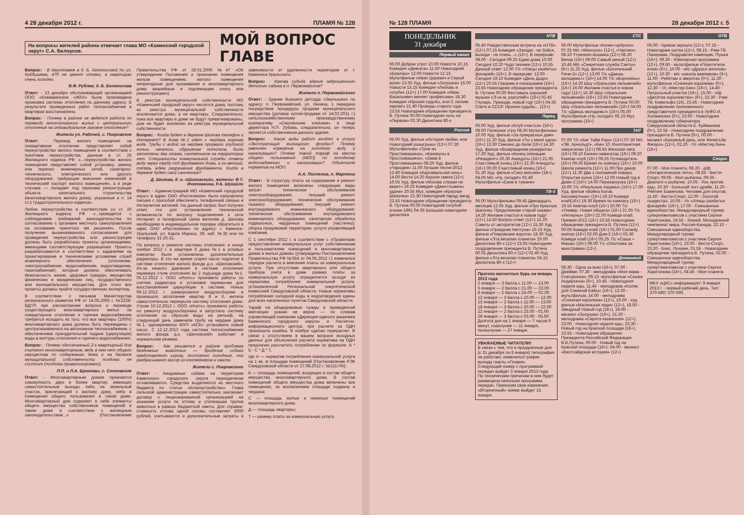4 28 декабря 2012 г. ПЛАМЯ № 128
На вопросы жителей района отвечает глава МО «Каменский городской округ» С.А. Белоусов.
МОЙ ВОПРОС ГЛАВЕ
Вопрос: - В двухэтажке в д. Б. Белоносовой по ул. Куйбышева, 47б не греют стояки, в квартирах очень холодно.
В.Ф. Рублев, д. Б. Белоносова
Ответ: - 13 декабря обслуживающей организацией ООО «Клевакинское «ЖКХ» была произведена промывка системы отопления по данному адресу. В результате проведенных работ теплоснабжение в квартирах восстановлено.
Вопрос: - Почему в районе не ведется работа по переводу многоэтажного жилья с центрального отопления на индивидуальное газовое отопление?
Жители ул. Рабочей, с. Покровское
Ответ: - Перевод жилого помещения на поквартирное отопление представляет собой переустройство жилого помещения в соответствии с понятием переустройства, данным в ст. 25 Жилищного кодекса РФ: «...переустройство жилого помещения представляет собой установку, замену или перенос инженерных сетей, санитарно-технического, электрического или другого оборудования, требующие внесения изменений в технический паспорт жилого помещения», а в ряде случаев — попадает под признаки реконструкции объекта капитального строительства (многоквартирного жилого дома), указанные в п. 14 ст.1 Градостроительного кодекса».
Любое переустройство в соответствии со ст. 26 Жилищного кодекса РФ «...проводится с соблюдением требований законодательства по согласованию с органами местного самоуправления на основании принятого им решения». После получения вышеназванного согласования для проведения переустройства или реконструкции должны быть разработаны проекты организациями, имеющими соответствующие разрешения. Проекты разрабатываются в соответствии с заданиями на проектирование и техническими условиями служб инженерного обеспечения (отопление, электроснабжение, водоснабжение, водоотведение, газоснабжение), которые должны обеспечивать безопасность жизни, здоровья граждан, имущества физических и юридических лиц, государственного или муниципального имущества. Для этого все проекты должны пройти государственную экспертизу.
В соответствии с письмом Министерства регионального развития РФ от 14.05.2005 г. №2228-ВД/70 при рассмотрении вопроса о переводе существующего многоквартирного жилья на поквартирное отопление и горячее водоснабжение требуется исходить из того, что все квартиры (100%) многоквартирного дома должны быть переведены с централизованного на автономное теплоснабжение, с обеспечением принудительной подачи (циркуляции) воды в контуры отопления и горячего водоснабжения.
Вопрос: - Почему одноэтажный 2-х квартирный дом считают многоквартирным, ведь в нем нет общего имущества по содержанию дома и на балансе муниципальной собственности полдома не состоит (полдома приватизировано).
П.П. и Л.А. Брюховы, с. Сосновское
Ответ: - Многоквартирным домом признается совокупность двух и более квартир, имеющих самостоятельные выходы либо на земельный участок, прилегающий к жилому дому, либо в помещения общего пользования в таком доме. Многоквартирный дом содержит в себе элементы общего имущества собственников помещений в таком доме в соответствии с жилищным законодательством...» (Постановление Правительства РФ от 28.01.2006 №47 «Об утверждении Положения о признании помещения жилым помещением, жилого помещения непригодным для проживания и многоквартирного дома аварийным и подлежащим сносу или реконструкции»).
В реестре муниципальной собственности МО «Каменский городской округ» числятся дома, поэтому из реестра муниципальной собственности исключаются дома, а не квартиры. Следовательно, пока все квартиры в доме не будут приватизированы, дом не будет исключен из реестра муниципальной собственности.
Вопрос: - Когда будет в деревне Шилова телефон и Интернет? В доме №1 идет с чердака горячая вода. Трубы с водой на чердаке прорвало глубокой ночью, началось обрушение потолков, были затоплены два этажа, сантехников на территории нет. Специалисты коммунальной службы отвели воду через трубу под фундамент дома, а он ветхий, теперь ждем разрушения фундамента. Когда в деревне будет свой сантехник?
Д. Шилова, д. о. «Шиловский», жители: Ф.Т. Ичетовкина, Р.А. Шукайло
Ответ: - Администрацией МО «Каменский городской округ» в адрес ОАО «Ростелеком» было направлено письмо с просьбой обеспечить телефонной связью и Интернетом жителей. На данный запрос был получен ответ, что для установления технической возможности по вопросу подключения к сети Интернет и телефонной связи жителям д. Шилова необходимо в индивидуальном порядке обратиться в офис ОАО «Ростелеком» по адресу: г. Каменск-Уральский, ул. Карла Маркса, 39, каб. №35 или по телефону 31-20-31.
По вопросу о ремонте системы отопления: в конце ноября 2012 г. в квартире 6 дома №1 в угловых комнатах были установлены дополнительные радиаторы. В это же время сгорел насос подпитки в системе отопления жилого фонда д.о. «Шиловский». Из-за низкого давления в системе отопления перемерз стояк отопления во 2 подъезде дома №1. 05.12.2012 г. ООО «Исеть» произвело работы по снятию радиатора и установке перемычки для восстановления циркуляции в системе. Ночью 09.12.2012 г. разморозился воздухосборник и произошло затопление квартир 8 и 6, жители самостоятельно перекрыли систему отопления дома. Утром 10.12.2012 г. ООО «Исеть» произвело работы по ремонту воздухосборника и запустило систему отопления со сбросом воды на рельеф, на следующий день заменили трубу на чердаке дома №1, одновременно МУП «КСК» установило новый насос. С 12.12.2012 года система теплоснабжения жилого фонда д.о. «Шиловский» работает в нормальном режиме.
Вопрос: - Как решается в районе проблема бездомных животных — бродячие собаки представляют угрозу, постоянно голодные, они разбрасывают мусор из контейнеров и свалок.
Жители с. Покровского
Ответ: - Бездомные собаки на территории Каменского городского округа периодически отлавливаются. Средства выделяются из местного бюджета по статье «Благоустройство». Глава сельской администрации самостоятельно заключает договор с лицензированной организацией на оказание услуги по отлову и утилизации трупов животных в рамках бюджетной сметы. Для справки: стоимость отлова одной головы составляет 3000 рублей, учитываются и дополнительные затраты в зависимости от удаленности территории от г. Каменска-Уральского.
Вопрос: - Какова судьба здания заброшенного детского садика в п. Первомайском?
Жители п. Первомайского
Ответ: - Здание бывшего детсада «Зернышко» по адресу: п. Первомайский, ул. Ленина, 1 передано посредством процедуры продажи муниципального имущества (договор купли-продажи от 14.02.2011 г.) сельскохозяйственному производственному кооперативу «Смолинские ключики» в лице директора Н.П. Зубова, следовательно, он теперь является собственником данного здания.
Вопрос: - Какие виды работ входят в услугу «Эксплуатация жилищного фонда»? Почему увеличен норматив на холодную воду и канализацию? Почему такой тариф на места общего пользования (МОП) по холодному водоснабжению и канализации? Объясните норматив на МОП.
А.А. Поспелов, п. Мартюш
Ответ: - В структуру платы за содержание и ремонт жилого помещения включены следующие виды затрат: техническое обслуживание электрооборудования; текущий ремонт электрооборудования; техническое обслуживание газового оборудования; текущий ремонт внутридомового инженерного оборудования; техническое обслуживание внутридомового инженерного оборудования; санитарная обработка подвальных, чердачных помещений (частично); уборка придомовой территории; услуги управляющей компании.
С 1 сентября 2012 г. в соответствии с «Правилами предоставления коммунальных услуг собственникам и пользователям помещений в многоквартирных домах и жилых домов» (утверждены Постановлением Правительства РФ №354 от 04.05.2012 г.) изменился порядок расчета и внесения платы за коммунальные услуги. При отсутствии квартирного или общего прибора учета в доме размер платы за коммунальную услугу определяется исходя из норматива потребления коммунальной услуги, установленной Региональной энергетической комиссией Свердловской области. Новые нормативы потребления холодной воды и водоотведения едины для всех населенных пунктов Свердловской области.
Тариф на общедомовые нужды в приведенной квитанции указан не верно — по словам управляющей компании «Дирекция единого заказчика Каменского городского округа» и Расчетно-информационного центра, при расчете за ОДН произошла ошибка. В ноябре сделан перерасчет. В связи с отсутствием в вашем вопросе исходных данных для объяснения расчета норматива на ОДН предлагаю рассчитать потребление по формуле: А * Б : С * Д * Т,
где А — норматив потребления коммунальной услуги на 1 кв. м площади помещений (Постановление РЭК Свердловской области от 27.08.2012 г. №131-ПК);
Б — площадь помещений, входящих в состав общего имущества многоквартирного дома. В состав помещений общего имущества дома включены все помещения, за исключением площади подвала и чердака;
С — площадь жилых и нежилых помещений многоквартирного дома;
Д — площадь квартиры;
Т — размер платы за коммунальную услугу.
№ 128 ПЛАМЯ 28 декабря 2012 г. 5
ПОНЕДЕЛЬНИК
31 декабря
Первый канал
06.00 Доброе утро! 10.00 Новости 10.15 Комедия «Девчата» 11.50 Новогодний «Ералаш» 12.00 Новости 12.15 Мультфильм «Иван Царевич и Серый волк» 13.35 Худ. фильм «Золушка» 15.00 Новости 15.15 Комедия «Любовь и голуби» (12+) 17.00 Комедия «Иван Васильевич меняет профессию» 18.30 Комедия «Ирония судьбы, или С легким паром!» 21.40 Проводы старого года 23.55 Новогоднее обращение президента В. Путина 00.00 Новогодняя ночь на «Первом» 02.30 Дискотека 80-х
Россия
06.00 Худ. фильм «История любви, или Новогодний розыгрыш» (12+) 07.30 Мультфильмы «Трое из Простоквашино», «Каникулы в Простоквашино», «Зима в Простоквашино» 08.20 Худ. фильм «Чародеи» 11.00 Лучшие песни-2012 12.40 Комедия «Карнавальная ночь» 14.00 Вести 14.20 Короли смеха (12+) 16.55 Худ. фильм «Москва слезам не верит» 19.25 Комедия «Джентльмены удачи» 20.55 Муз. комедия «Красная Шапочка» 22.30 Новогодний парад звезд 23.55 Новогоднее обращение президента В. Путина 00.00 Новогодний голубой огонек-1991 04.05 Большая новогодняя дискотека
НТВ
05.40 Рождественская встреча на «НТВ» (12+) 07.15 Комедия «Заходи - не бойся, выходи - не плачь...» (12+). В перерыве: 08.00 - Сегодня 09.25 Едим дома 10.00 Сегодня 10.20 Чудо техники (12+) 10.55 Дачный ответ 12.00 Т/с «Улицы разбитых фонарей» (16+). В перерыве: 13.00 - Сегодня 19.10 Комедия «День Додо» (12+) 20.55 Говорим и показываем (16+) 23.55 Новогоднее обращение президента В. Путина 00.00 Фестиваль хорошей музыки «Э-эх-м, разгуляй!» (16+) 02.45 Глухарь. Приходи, новый год! (16+) 04.35 Спето в СССР. Ирония судьбы... (12+)
Перец
06.00 Худ. фильм «Клуб счастья» (16+) 08.00 Полезное утро 08.30 Мультфильмы 10.00 Худ. фильм «За прекрасных дам» (16+) 11.20 Худ. фильм «Ты у меня одна» (16+) 13.30 Смешно до боли (16+) 14.30 Худ. фильм «Возвращение резидента» 17.30 Худ. фильм «Конец операции «Резидент» 20.30 Анекдоты (16+) 21.00 Счастливый конец (16+) 22.30 Анекдоты (16+) 00.00 Счастливый конец (16+) 01.30 Худ. фильм «Секс-миссия» (18+) 04.00 М/с «Ну, погоди!» 05.40 Мультфильм «Ежик в тумане»
ТВ-3
06.00 Мультфильмы 09.45 Двенадцать месяцев 12.05 Худ. фильм «Про Красную Шапочку. Продолжение старой сказки» 14.20 Желаем счастья в новом году! (12+) 14.50 Вопрос-ответ (12+) 15.20 Советы от авторитетов (12+) 15.30 Худ. фильм «Праздник Нептуна» 16.15 Худ. фильм «Покровские ворота» 18.30 Худ. фильм «Эта веселая планета» 20.00 Дискотека 80-х (12+) 23.55 Новогоднее поздравление президента В. Путина 00.05 Дискотека 80-х (12+) 02.40 Худ. фильм «Эта веселая планета» 04.15 Дискотека 80-х (12+)
Прогноз магнитных бурь на январь 2013 года
2 января — 3 балла с 11.00 — 13.00
5 января — 2 балла с 21.00 — 23.00
8 января — 2 балла с 24.00 — 02.00
12 января — 3 балла с 10.00 — 12.00
15 января — 2 балла с 11.00 — 13.00
18 января — 3 балла с 20.00 — 22.00
22 января — 2 балла с 23.00 - 01.00
29 января — 3 балла с 03.00 - 05.00
Долгота дня на 1 января — 7 часов 9 минут, новолуние — 11 января, полнолуние — 27 января.
УВАЖАЕМЫЕ ЧИТАТЕЛИ!
В связи с тем, что в праздничные дни (с 31 декабря по 8 января) типография не работает, изменился график выхода газеты «Пламя».
Следующий номер с программой передач выйдет 2 января 2013 года. По техническим причинам в нем будет размещена неполная программа передач. Приносим свои извинения. «Вторничный» номер выйдет 15 января.
СТС
06.00 Мультфильм «Конек-горбунок» 07.25 М/с «Монсуно» (12+), «Чаплин» 08.10 Утренняя мозаика (12+) 08.30 Вечор (16+) 09.00 Самый умный (12+) 10.45 М/с «Секретная служба Санты» (6+) 11.25 Худ. фильм «Богатенький Ричи-2» (12+) 13.00 Т/с «Даешь молодежь!» (16+) 14.00 Т/с «Воронины» (16+) 14.30 Шоу «Уральских пельменей» (16+) 16.00 Желаем счастья в новом году! (12+) 16.30 Шоу «Уральских пельменей» (16+) 23.55 Новогоднее обращение президента В. Путина 00.00 Шоу «Уральских пельменей» (16+) 04.00 Т/с «Даешь молодежь!» (16+) 05.00 Мультфильм «Ну, погоди!» 05.15 Муз. программа (16+)
ТНТ
07.00 Т/с «Биг Тайм Раш» (12+) 07.30 М/с «Эй, Арнольд!», «Бен 10. Инопланетная сверхсила» (12+) 08.55 Женская лига (16+) 09.10 Бизнес-навигатор (16+) 09.20 Компас-клуб (16+) 09.25 Путеводитель (16+) 09.35 Время по компасу (16+) 10.00 Школа ремонта (12+) 11.00 Про декор (12+) 11.30 Два с половиной повара. Открытая кухня (16+) 12.00 Новый год в Доме-2 (16+) 14.00 Перезагрузка (16+) 15.00 Т/с «Реальные пацаны» (16+) 17.00 Худ. фильм «Война Богов. Бессмертные» (16+) 19.10 Комеди клаб(16+) 19.30 Время по компасу (16+) 19.55 Компас-клуб (16+) 20.00 Т/с «Универ. Новая общага» (16+) 21.00 Т/с «Интерны» (16+) 22.00 Комеди клаб. Премия-2012 (16+) 23.55 Новогоднее обращение президента В. Путина (12+) 00.05 Комеди клаб (16+) 01.00 Comedy woman (16+) 02.00 Дом-2 (16+) 03.30 Комеди клаб (16+) 05.25 Т/с «Саша + Маша» (16+) 06.00 Т/с «Охотники за монстрами» (12+)
Домашний
06.30 - Одна за всех (16+), 07.00 - Джейми, 07.30 - мелодрама «Моя мама - Снегурочка», 09.15 -мультфильм «Сказки Андерсена» (6+), 10.45 - Новогодняя неделя еды, 11.45 - мелодрама «Коляе для Снежной Бабы» (16+), 13.30 - мультфильм, 14.00 - мелодрама «Снежная королева» (12+), 16.00 - худ. фильм «Маленькая леди» (12+), 18.00 - Звездный Новый год (16+), 19.00 - мюзикл «Золушка» (16+), 21.20 - мелодрама «Сирота казанская» (12+), 23.00 - Новогодняя неделя еды, 23.30 - Новый год на Красной площади (16+), 23.55 - Новогоднее обращение Президента Российской Федерации В.В.Путина, 00.00 - Новый год на Красной площади (16+), 04.00 - мюзикл «Вестсайдская история» (12+)
ОТВ
06.00 - Кривое зеркало (12+), 07.15 - Новогодние шутки (12+), 08.15 - Рим-ТВ. Панорама, Поздравляя каменцев, Пушка (16+), 09.30 - Ювелирная программа (12+), 09.50 - мультфильм «Похитители елок» (0+), 10.00 - м/с «Друзья ангелов» (12+), 10.30 - м/с «школа вампиров» (6+), 11.00 - Ребятам о зверятах (0+), 11.30 - мультфильм «Снежная королева» (0+), 12.30 - т/с «Мистер Бин» (16+), 14.40 - Патрульный участок (16+), 15.00 - х/ф «Десятое королевство» (6+), 22.30 - Рим-ТВ. Комильфо (16), 23.45 - Новогоднее поздравление полномочного представителя президента в УрФО И. Холманских (0+), 23.50 - Новогоднее поздравление губернатора Свердловской области Е. Куйвашева (0+), 23.55 - Новогоднее поздравление президента В. Путина (0+), 00.00 - мюзикл «Безумный день, или Женитьба Фигаро» (12+), 02.20 - т/с «Мистер Бин» (16+)
Спорт
07.00 - Моя планета, 08.20 - д/ф «Антарктическое лето», 08.55 - Вести-Спорт, 09.05 - Моя рыбалка, 09.35 - Диалоги о рыбалке, 10.05 - Язь против еды, 10.30 - Большой тест-драйв, 11.20 - Рейтинг Баженова. Человек для опытов, 11.50 - Вести-Спорт, 12.00 - Золотой пьедестал, 15.05 - т/с «Улицы разбитых фонарей» (16+), 17.00 - Смешанные единоборства. Международный турнир суперняжеловесов с участием Сергея Харитонова, 19.55 - Хоккей. Молодежный чемпионат мира. Россия-Канада, 22.10 - Смешанные единоборства. Международный турнир супертяжеловесов с участием Сергея Харитонова (16+), 23.05 - Вести-Спорт, 23.20 - Бокс. Лучшее, 01.55 - Новогоднее обращение президента В. Путина, 02.00 - Смешанные единоборства. Международный турнир супертяжеловесов с участием Сергея Харитонова (16+), 04.45 - Моя планета
МКУ «ЦКС» информирует: 9 января 2013 г. - первый рабочий день. Тел: 370-580; 370-590.